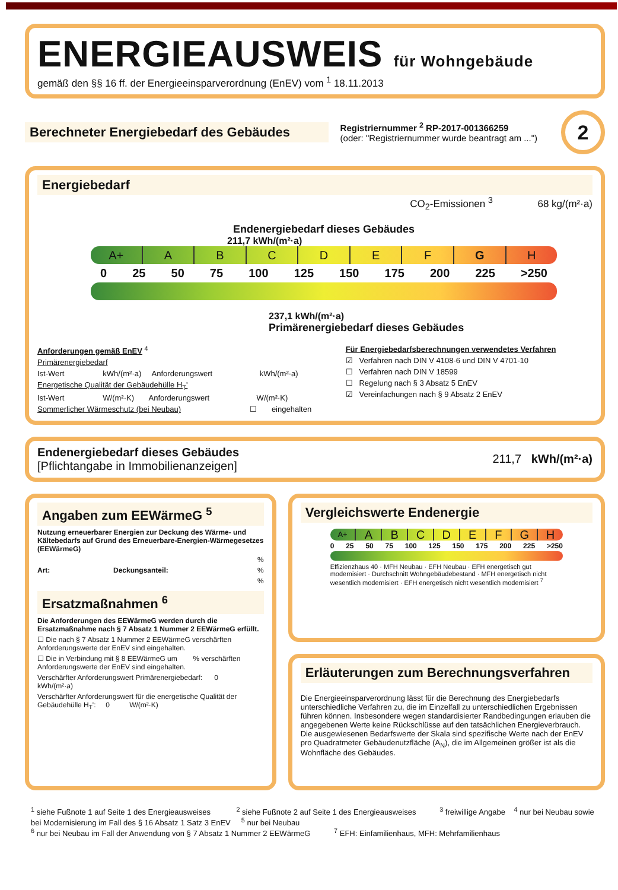ENERGIEAUSWEIS für Wohngebäude
gemäß den §§ 16 ff. der Energieeinsparverordnung (EnEV) vom <sup>1</sup> 18.11.2013
Berechneter Energiebedarf des Gebäudes
Registriernummer <sup>2</sup> RP-2017-001366259
(oder: "Registriernummer wurde beantragt am ...")
2
Energiebedarf
CO<sub>2</sub>-Emissionen <sup>3</sup> 68 kg/(m²·a)
Endenergiebedarf dieses Gebäudes
211,7 kWh/(m²·a)
A+ A B C D E F G H
0 25 50 75 100 125 150 175 200 225 >250
237,1 kWh/(m²·a)
Primärenergiebedarf dieses Gebäudes
Anforderungen gemäß EnEV <sup>4</sup>
Primärenergiebedarf
Ist-Wert kWh/(m²·a) Anforderungswert kWh/(m²·a)
Energetische Qualität der Gebäudehülle H<sub>T</sub>'
Ist-Wert W/(m²·K) Anforderungswert W/(m²·K)
Sommerlicher Wärmeschutz (bei Neubau) ☐ eingehalten
Für Energiebedarfsberechnungen verwendetes Verfahren
☑ Verfahren nach DIN V 4108-6 und DIN V 4701-10
☐ Verfahren nach DIN V 18599
☐ Regelung nach § 3 Absatz 5 EnEV
☑ Vereinfachungen nach § 9 Absatz 2 EnEV
Endenergiebedarf dieses Gebäudes
[Pflichtangabe in Immobilienanzeigen]
211,7 kWh/(m²·a)
Angaben zum EEWärmeG <sup>5</sup>
Nutzung erneuerbarer Energien zur Deckung des Wärme- und Kältebedarfs auf Grund des Erneuerbare-Energien-Wärmegesetzes (EEWärmeG)
%
Art: Deckungsanteil: %
%
Ersatzmaßnahmen <sup>6</sup>
Die Anforderungen des EEWärmeG werden durch die Ersatzmaßnahme nach § 7 Absatz 1 Nummer 2 EEWärmeG erfüllt.
☐ Die nach § 7 Absatz 1 Nummer 2 EEWärmeG verschärften Anforderungswerte der EnEV sind eingehalten.
☐ Die in Verbindung mit § 8 EEWärmeG um % verschärften Anforderungswerte der EnEV sind eingehalten.
Verschärfter Anforderungswert Primärenergiebedarf: 0 kWh/(m²·a)
Verschärfter Anforderungswert für die energetische Qualität der Gebäudehülle H<sub>T</sub>': 0 W/(m²·K)
Vergleichswerte Endenergie
A+
A B C D E F G H
0 25 50 75 100 125 150 175 200 225 >250
Effizienzhaus 40 · MFH Neubau · EFH Neubau · EFH energetisch gut modernisiert · Durchschnitt Wohngebäudebestand · MFH energetisch nicht wesentlich modernisiert · EFH energetisch nicht wesentlich modernisiert <sup>7</sup>
Erläuterungen zum Berechnungsverfahren
Die Energieeinsparverordnung lässt für die Berechnung des Energiebedarfs unterschiedliche Verfahren zu, die im Einzelfall zu unterschiedlichen Ergebnissen führen können. Insbesondere wegen standardisierter Randbedingungen erlauben die angegebenen Werte keine Rückschlüsse auf den tatsächlichen Energieverbrauch. Die ausgewiesenen Bedarfswerte der Skala sind spezifische Werte nach der EnEV pro Quadratmeter Gebäudenutzfläche (A<sub>N</sub>), die im Allgemeinen größer ist als die Wohnfläche des Gebäudes.
<sup>1</sup> siehe Fußnote 1 auf Seite 1 des Energieausweises <sup>2</sup> siehe Fußnote 2 auf Seite 1 des Energieausweises <sup>3</sup> freiwillige Angabe <sup>4</sup> nur bei Neubau sowie bei Modernisierung im Fall des § 16 Absatz 1 Satz 3 EnEV <sup>5</sup> nur bei Neubau
<sup>6</sup> nur bei Neubau im Fall der Anwendung von § 7 Absatz 1 Nummer 2 EEWärmeG <sup>7</sup> EFH: Einfamilienhaus, MFH: Mehrfamilienhaus